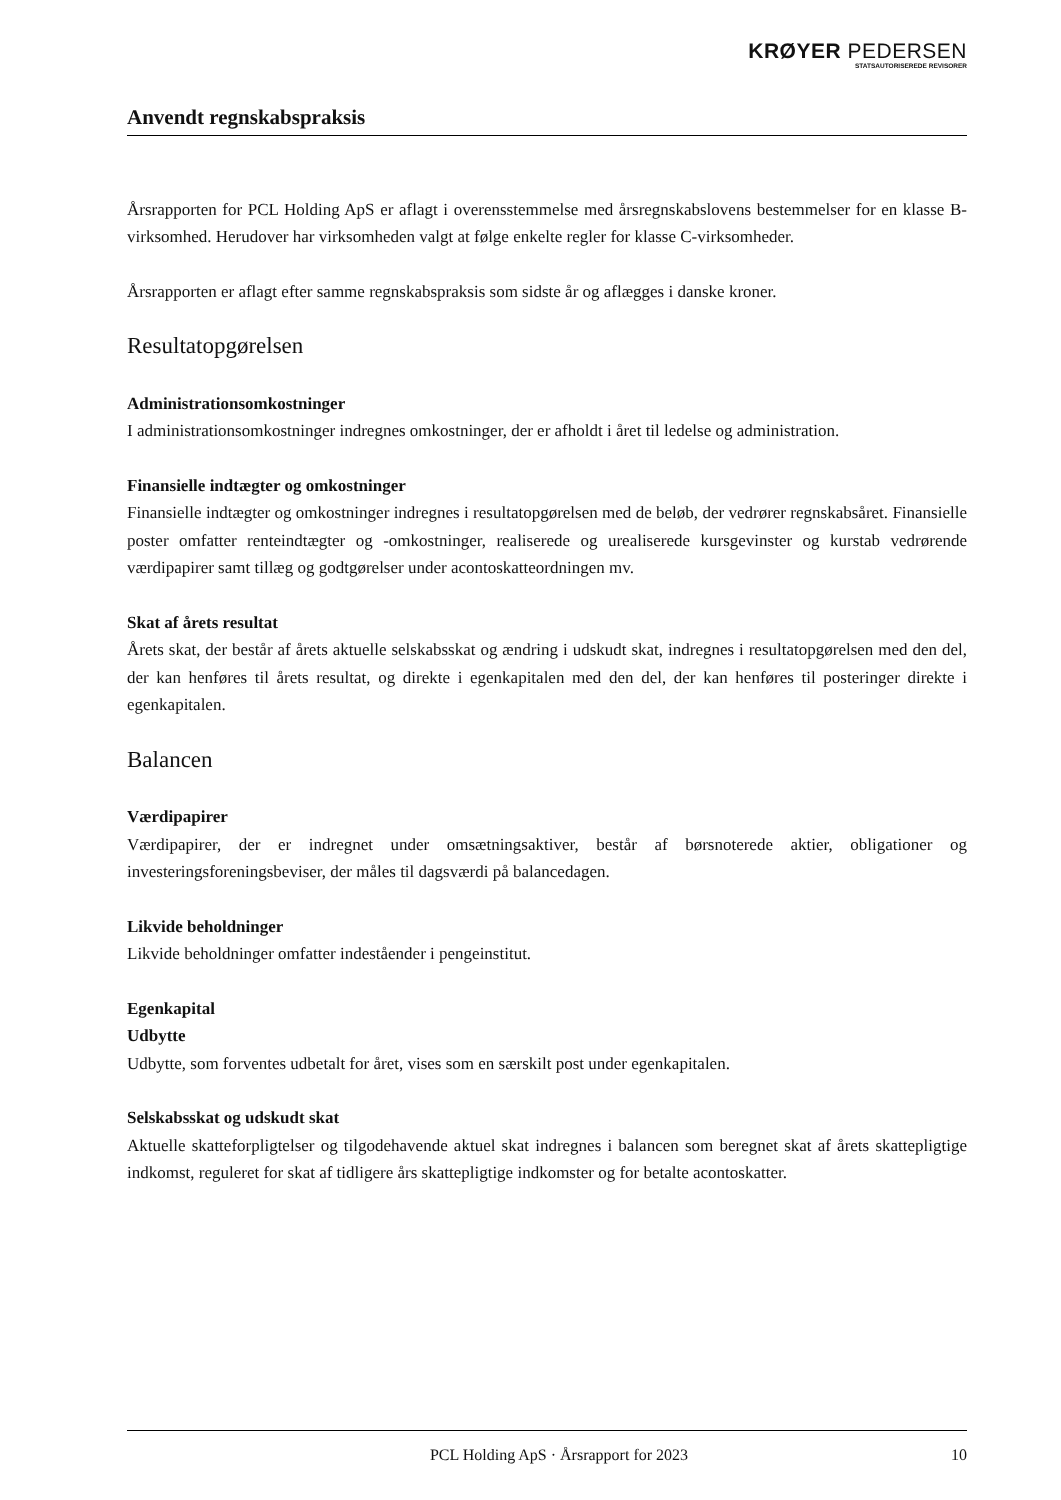KRØYER PEDERSEN
STATSAUTORISEREDE REVISORER
Anvendt regnskabspraksis
Årsrapporten for PCL Holding ApS er aflagt i overensstemmelse med årsregnskabslovens bestemmelser for en klasse B-virksomhed. Herudover har virksomheden valgt at følge enkelte regler for klasse C-virk­somheder.
Årsrapporten er aflagt efter samme regnskabspraksis som sidste år og aflægges i danske kroner.
Resultatopgørelsen
Administrationsomkostninger
I administrationsomkostninger indregnes omkostninger, der er afholdt i året til ledelse og administration.
Finansielle indtægter og omkostninger
Finansielle indtægter og omkostninger indregnes i resultatopgørelsen med de beløb, der vedrører regn­skabsåret. Finansielle poster omfatter renteindtægter og -omkostninger, realiserede og urealiserede kurs­gevinster og kurstab vedrørende værdipapirer samt tillæg og godtgørelser under acontoskatteordningen mv.
Skat af årets resultat
Årets skat, der består af årets aktuelle selskabsskat og ændring i udskudt skat, indregnes i resultatopgørel­sen med den del, der kan henføres til årets resultat, og direkte i egenkapitalen med den del, der kan hen­føres til posteringer direkte i egenkapitalen.
Balancen
Værdipapirer
Værdipapirer, der er indregnet under omsætningsaktiver, består af børsnoterede aktier, obligationer og investeringsforeningsbeviser, der måles til dagsværdi på balancedagen.
Likvide beholdninger
Likvide beholdninger omfatter indeståender i pengeinstitut.
Egenkapital
Udbytte
Udbytte, som forventes udbetalt for året, vises som en særskilt post under egenkapitalen.
Selskabsskat og udskudt skat
Aktuelle skatteforpligtelser og tilgodehavende aktuel skat indregnes i balancen som beregnet skat af årets skattepligtige indkomst, reguleret for skat af tidligere års skattepligtige indkomster og for betalte aconto­skatter.
PCL Holding ApS · Årsrapport for 2023 10